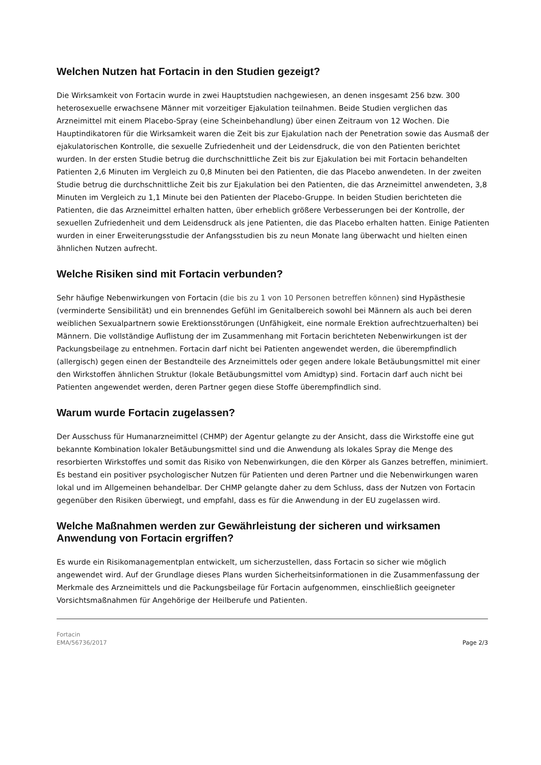Welchen Nutzen hat Fortacin in den Studien gezeigt?
Die Wirksamkeit von Fortacin wurde in zwei Hauptstudien nachgewiesen, an denen insgesamt 256 bzw. 300 heterosexuelle erwachsene Männer mit vorzeitiger Ejakulation teilnahmen. Beide Studien verglichen das Arzneimittel mit einem Placebo-Spray (eine Scheinbehandlung) über einen Zeitraum von 12 Wochen. Die Hauptindikatoren für die Wirksamkeit waren die Zeit bis zur Ejakulation nach der Penetration sowie das Ausmaß der ejakulatorischen Kontrolle, die sexuelle Zufriedenheit und der Leidensdruck, die von den Patienten berichtet wurden. In der ersten Studie betrug die durchschnittliche Zeit bis zur Ejakulation bei mit Fortacin behandelten Patienten 2,6 Minuten im Vergleich zu 0,8 Minuten bei den Patienten, die das Placebo anwendeten. In der zweiten Studie betrug die durchschnittliche Zeit bis zur Ejakulation bei den Patienten, die das Arzneimittel anwendeten, 3,8 Minuten im Vergleich zu 1,1 Minute bei den Patienten der Placebo-Gruppe. In beiden Studien berichteten die Patienten, die das Arzneimittel erhalten hatten, über erheblich größere Verbesserungen bei der Kontrolle, der sexuellen Zufriedenheit und dem Leidensdruck als jene Patienten, die das Placebo erhalten hatten. Einige Patienten wurden in einer Erweiterungsstudie der Anfangsstudien bis zu neun Monate lang überwacht und hielten einen ähnlichen Nutzen aufrecht.
Welche Risiken sind mit Fortacin verbunden?
Sehr häufige Nebenwirkungen von Fortacin (die bis zu 1 von 10 Personen betreffen können) sind Hypästhesie (verminderte Sensibilität) und ein brennendes Gefühl im Genitalbereich sowohl bei Männern als auch bei deren weiblichen Sexualpartnern sowie Erektionsstörungen (Unfähigkeit, eine normale Erektion aufrechtzuerhalten) bei Männern. Die vollständige Auflistung der im Zusammenhang mit Fortacin berichteten Nebenwirkungen ist der Packungsbeilage zu entnehmen. Fortacin darf nicht bei Patienten angewendet werden, die überempfindlich (allergisch) gegen einen der Bestandteile des Arzneimittels oder gegen andere lokale Betäubungsmittel mit einer den Wirkstoffen ähnlichen Struktur (lokale Betäubungsmittel vom Amidtyp) sind. Fortacin darf auch nicht bei Patienten angewendet werden, deren Partner gegen diese Stoffe überempfindlich sind.
Warum wurde Fortacin zugelassen?
Der Ausschuss für Humanarzneimittel (CHMP) der Agentur gelangte zu der Ansicht, dass die Wirkstoffe eine gut bekannte Kombination lokaler Betäubungsmittel sind und die Anwendung als lokales Spray die Menge des resorbierten Wirkstoffes und somit das Risiko von Nebenwirkungen, die den Körper als Ganzes betreffen, minimiert. Es bestand ein positiver psychologischer Nutzen für Patienten und deren Partner und die Nebenwirkungen waren lokal und im Allgemeinen behandelbar. Der CHMP gelangte daher zu dem Schluss, dass der Nutzen von Fortacin gegenüber den Risiken überwiegt, und empfahl, dass es für die Anwendung in der EU zugelassen wird.
Welche Maßnahmen werden zur Gewährleistung der sicheren und wirksamen Anwendung von Fortacin ergriffen?
Es wurde ein Risikomanagementplan entwickelt, um sicherzustellen, dass Fortacin so sicher wie möglich angewendet wird. Auf der Grundlage dieses Plans wurden Sicherheitsinformationen in die Zusammenfassung der Merkmale des Arzneimittels und die Packungsbeilage für Fortacin aufgenommen, einschließlich geeigneter Vorsichtsmaßnahmen für Angehörige der Heilberufe und Patienten.
Fortacin
EMA/56736/2017
Page 2/3